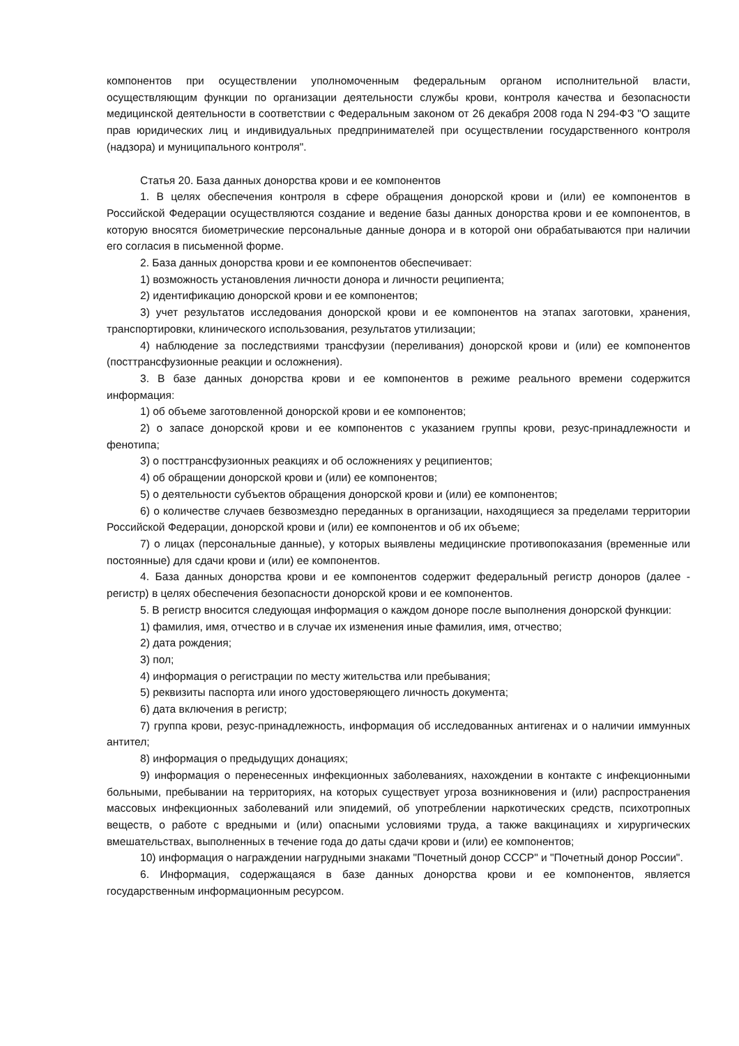компонентов при осуществлении уполномоченным федеральным органом исполнительной власти, осуществляющим функции по организации деятельности службы крови, контроля качества и безопасности медицинской деятельности в соответствии с Федеральным законом от 26 декабря 2008 года N 294-ФЗ "О защите прав юридических лиц и индивидуальных предпринимателей при осуществлении государственного контроля (надзора) и муниципального контроля".
Статья 20. База данных донорства крови и ее компонентов
1. В целях обеспечения контроля в сфере обращения донорской крови и (или) ее компонентов в Российской Федерации осуществляются создание и ведение базы данных донорства крови и ее компонентов, в которую вносятся биометрические персональные данные донора и в которой они обрабатываются при наличии его согласия в письменной форме.
2. База данных донорства крови и ее компонентов обеспечивает:
1) возможность установления личности донора и личности реципиента;
2) идентификацию донорской крови и ее компонентов;
3) учет результатов исследования донорской крови и ее компонентов на этапах заготовки, хранения, транспортировки, клинического использования, результатов утилизации;
4) наблюдение за последствиями трансфузии (переливания) донорской крови и (или) ее компонентов (посттрансфузионные реакции и осложнения).
3. В базе данных донорства крови и ее компонентов в режиме реального времени содержится информация:
1) об объеме заготовленной донорской крови и ее компонентов;
2) о запасе донорской крови и ее компонентов с указанием группы крови, резус-принадлежности и фенотипа;
3) о посттрансфузионных реакциях и об осложнениях у реципиентов;
4) об обращении донорской крови и (или) ее компонентов;
5) о деятельности субъектов обращения донорской крови и (или) ее компонентов;
6) о количестве случаев безвозмездно переданных в организации, находящиеся за пределами территории Российской Федерации, донорской крови и (или) ее компонентов и об их объеме;
7) о лицах (персональные данные), у которых выявлены медицинские противопоказания (временные или постоянные) для сдачи крови и (или) ее компонентов.
4. База данных донорства крови и ее компонентов содержит федеральный регистр доноров (далее - регистр) в целях обеспечения безопасности донорской крови и ее компонентов.
5. В регистр вносится следующая информация о каждом доноре после выполнения донорской функции:
1) фамилия, имя, отчество и в случае их изменения иные фамилия, имя, отчество;
2) дата рождения;
3) пол;
4) информация о регистрации по месту жительства или пребывания;
5) реквизиты паспорта или иного удостоверяющего личность документа;
6) дата включения в регистр;
7) группа крови, резус-принадлежность, информация об исследованных антигенах и о наличии иммунных антител;
8) информация о предыдущих донациях;
9) информация о перенесенных инфекционных заболеваниях, нахождении в контакте с инфекционными больными, пребывании на территориях, на которых существует угроза возникновения и (или) распространения массовых инфекционных заболеваний или эпидемий, об употреблении наркотических средств, психотропных веществ, о работе с вредными и (или) опасными условиями труда, а также вакцинациях и хирургических вмешательствах, выполненных в течение года до даты сдачи крови и (или) ее компонентов;
10) информация о награждении нагрудными знаками "Почетный донор СССР" и "Почетный донор России".
6. Информация, содержащаяся в базе данных донорства крови и ее компонентов, является государственным информационным ресурсом.